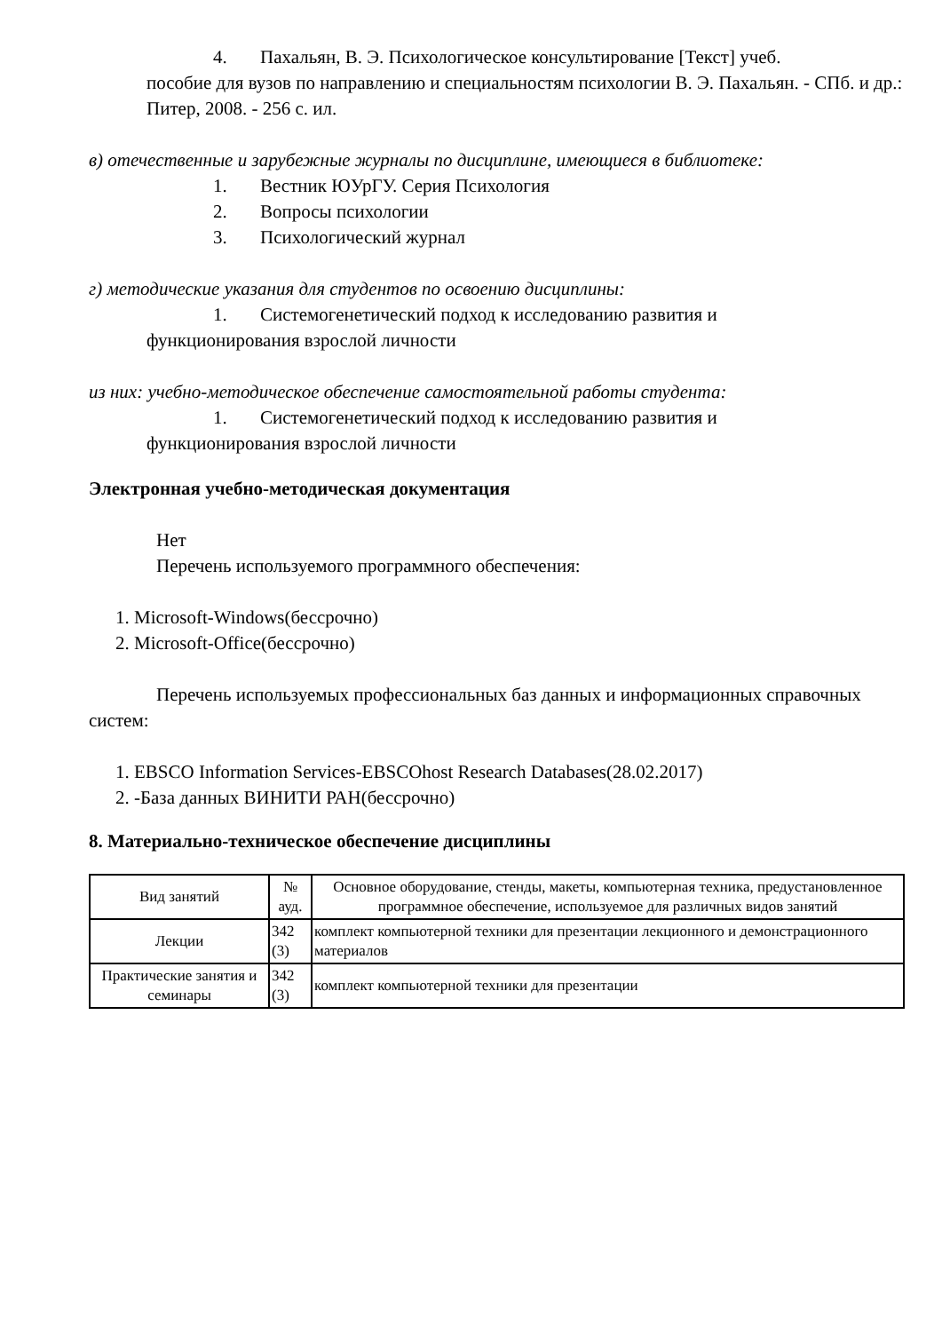4. Пахальян, В. Э. Психологическое консультирование [Текст] учеб.
пособие для вузов по направлению и специальностям психологии В. Э. Пахальян. - СПб. и др.: Питер, 2008. - 256 с. ил.
в) отечественные и зарубежные журналы по дисциплине, имеющиеся в библиотеке:
1. Вестник ЮУрГУ. Серия Психология
2. Вопросы психологии
3. Психологический журнал
г) методические указания для студентов по освоению дисциплины:
1. Системогенетический подход к исследованию развития и
функционирования взрослой личности
из них: учебно-методическое обеспечение самостоятельной работы студента:
1. Системогенетический подход к исследованию развития и
функционирования взрослой личности
Электронная учебно-методическая документация
Нет
Перечень используемого программного обеспечения:
1. Microsoft-Windows(бессрочно)
2. Microsoft-Office(бессрочно)
Перечень используемых профессиональных баз данных и информационных справочных систем:
1. EBSCO Information Services-EBSCOhost Research Databases(28.02.2017)
2. -База данных ВИНИТИ РАН(бессрочно)
8. Материально-техническое обеспечение дисциплины
| Вид занятий | № ауд. | Основное оборудование, стенды, макеты, компьютерная техника, предустановленное программное обеспечение, используемое для различных видов занятий |
| Лекции | 342 (3) | комплект компьютерной техники для презентации лекционного и демонстрационного материалов |
| Практические занятия и семинары | 342 (3) | комплект компьютерной техники для презентации |